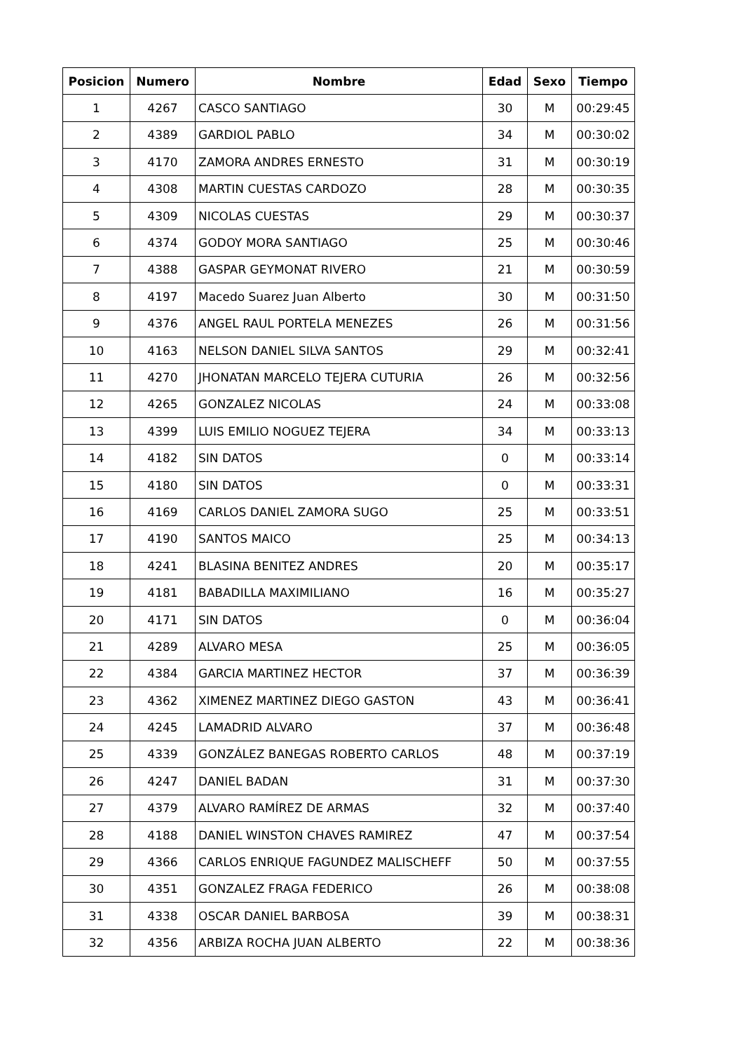| Posicion | Numero | Nombre | Edad | Sexo | Tiempo |
| --- | --- | --- | --- | --- | --- |
| 1 | 4267 | CASCO SANTIAGO | 30 | M | 00:29:45 |
| 2 | 4389 | GARDIOL PABLO | 34 | M | 00:30:02 |
| 3 | 4170 | ZAMORA ANDRES ERNESTO | 31 | M | 00:30:19 |
| 4 | 4308 | MARTIN CUESTAS CARDOZO | 28 | M | 00:30:35 |
| 5 | 4309 | NICOLAS CUESTAS | 29 | M | 00:30:37 |
| 6 | 4374 | GODOY MORA SANTIAGO | 25 | M | 00:30:46 |
| 7 | 4388 | GASPAR GEYMONAT RIVERO | 21 | M | 00:30:59 |
| 8 | 4197 | Macedo Suarez Juan Alberto | 30 | M | 00:31:50 |
| 9 | 4376 | ANGEL RAUL PORTELA MENEZES | 26 | M | 00:31:56 |
| 10 | 4163 | NELSON DANIEL SILVA SANTOS | 29 | M | 00:32:41 |
| 11 | 4270 | JHONATAN MARCELO TEJERA CUTURIA | 26 | M | 00:32:56 |
| 12 | 4265 | GONZALEZ NICOLAS | 24 | M | 00:33:08 |
| 13 | 4399 | LUIS EMILIO NOGUEZ TEJERA | 34 | M | 00:33:13 |
| 14 | 4182 | SIN DATOS | 0 | M | 00:33:14 |
| 15 | 4180 | SIN DATOS | 0 | M | 00:33:31 |
| 16 | 4169 | CARLOS DANIEL ZAMORA SUGO | 25 | M | 00:33:51 |
| 17 | 4190 | SANTOS MAICO | 25 | M | 00:34:13 |
| 18 | 4241 | BLASINA BENITEZ ANDRES | 20 | M | 00:35:17 |
| 19 | 4181 | BABADILLA MAXIMILIANO | 16 | M | 00:35:27 |
| 20 | 4171 | SIN DATOS | 0 | M | 00:36:04 |
| 21 | 4289 | ALVARO MESA | 25 | M | 00:36:05 |
| 22 | 4384 | GARCIA MARTINEZ HECTOR | 37 | M | 00:36:39 |
| 23 | 4362 | XIMENEZ MARTINEZ DIEGO GASTON | 43 | M | 00:36:41 |
| 24 | 4245 | LAMADRID ALVARO | 37 | M | 00:36:48 |
| 25 | 4339 | GONZÁLEZ BANEGAS ROBERTO CARLOS | 48 | M | 00:37:19 |
| 26 | 4247 | DANIEL BADAN | 31 | M | 00:37:30 |
| 27 | 4379 | ALVARO RAMÍREZ DE ARMAS | 32 | M | 00:37:40 |
| 28 | 4188 | DANIEL WINSTON CHAVES RAMIREZ | 47 | M | 00:37:54 |
| 29 | 4366 | CARLOS ENRIQUE FAGUNDEZ MALISCHEFF | 50 | M | 00:37:55 |
| 30 | 4351 | GONZALEZ FRAGA FEDERICO | 26 | M | 00:38:08 |
| 31 | 4338 | OSCAR DANIEL BARBOSA | 39 | M | 00:38:31 |
| 32 | 4356 | ARBIZA ROCHA JUAN ALBERTO | 22 | M | 00:38:36 |